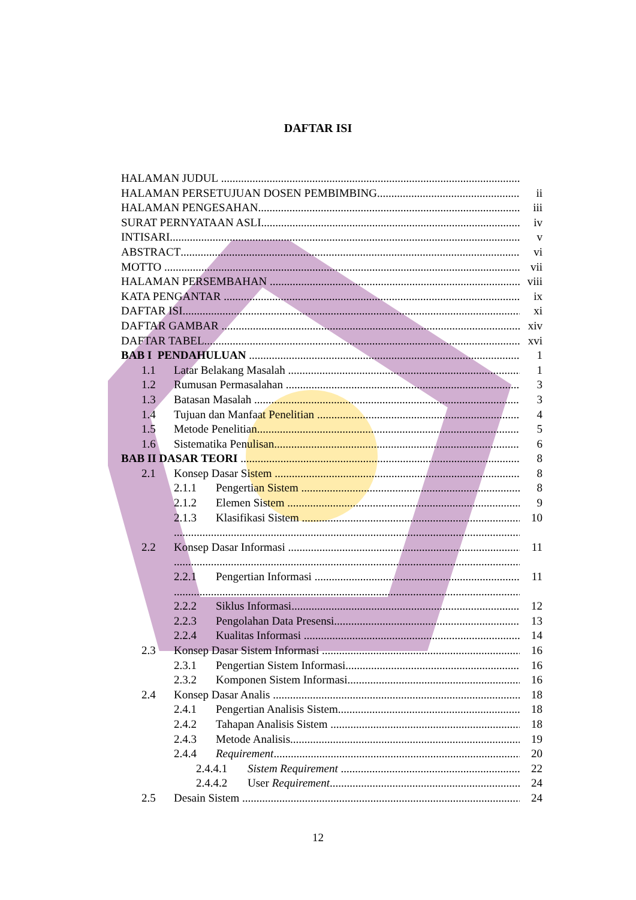DAFTAR ISI
HALAMAN JUDUL
HALAMAN PERSETUJUAN DOSEN PEMBIMBING ii
HALAMAN PENGESAHAN iii
SURAT PERNYATAAN ASLI iv
INTISARI v
ABSTRACT vi
MOTTO vii
HALAMAN PERSEMBAHAN viii
KATA PENGANTAR ix
DAFTAR ISI xi
DAFTAR GAMBAR xiv
DAFTAR TABEL xvi
BAB I PENDAHULUAN 1
1.1 Latar Belakang Masalah 1
1.2 Rumusan Permasalahan 3
1.3 Batasan Masalah 3
1.4 Tujuan dan Manfaat Penelitian 4
1.5 Metode Penelitian 5
1.6 Sistematika Penulisan 6
BAB II DASAR TEORI 8
2.1 Konsep Dasar Sistem 8
2.1.1 Pengertian Sistem 8
2.1.2 Elemen Sistem 9
2.1.3 Klasifikasi Sistem 10
2.2 Konsep Dasar Informasi 11
2.2.1 Pengertian Informasi 11
2.2.2 Siklus Informasi 12
2.2.3 Pengolahan Data Presensi 13
2.2.4 Kualitas Informasi 14
2.3 Konsep Dasar Sistem Informasi 16
2.3.1 Pengertian Sistem Informasi 16
2.3.2 Komponen Sistem Informasi 16
2.4 Konsep Dasar Analis 18
2.4.1 Pengertian Analisis Sistem 18
2.4.2 Tahapan Analisis Sistem 18
2.4.3 Metode Analisis 19
2.4.4 Requirement 20
2.4.4.1 Sistem Requirement 22
2.4.4.2 User Requirement 24
2.5 Desain Sistem 24
12